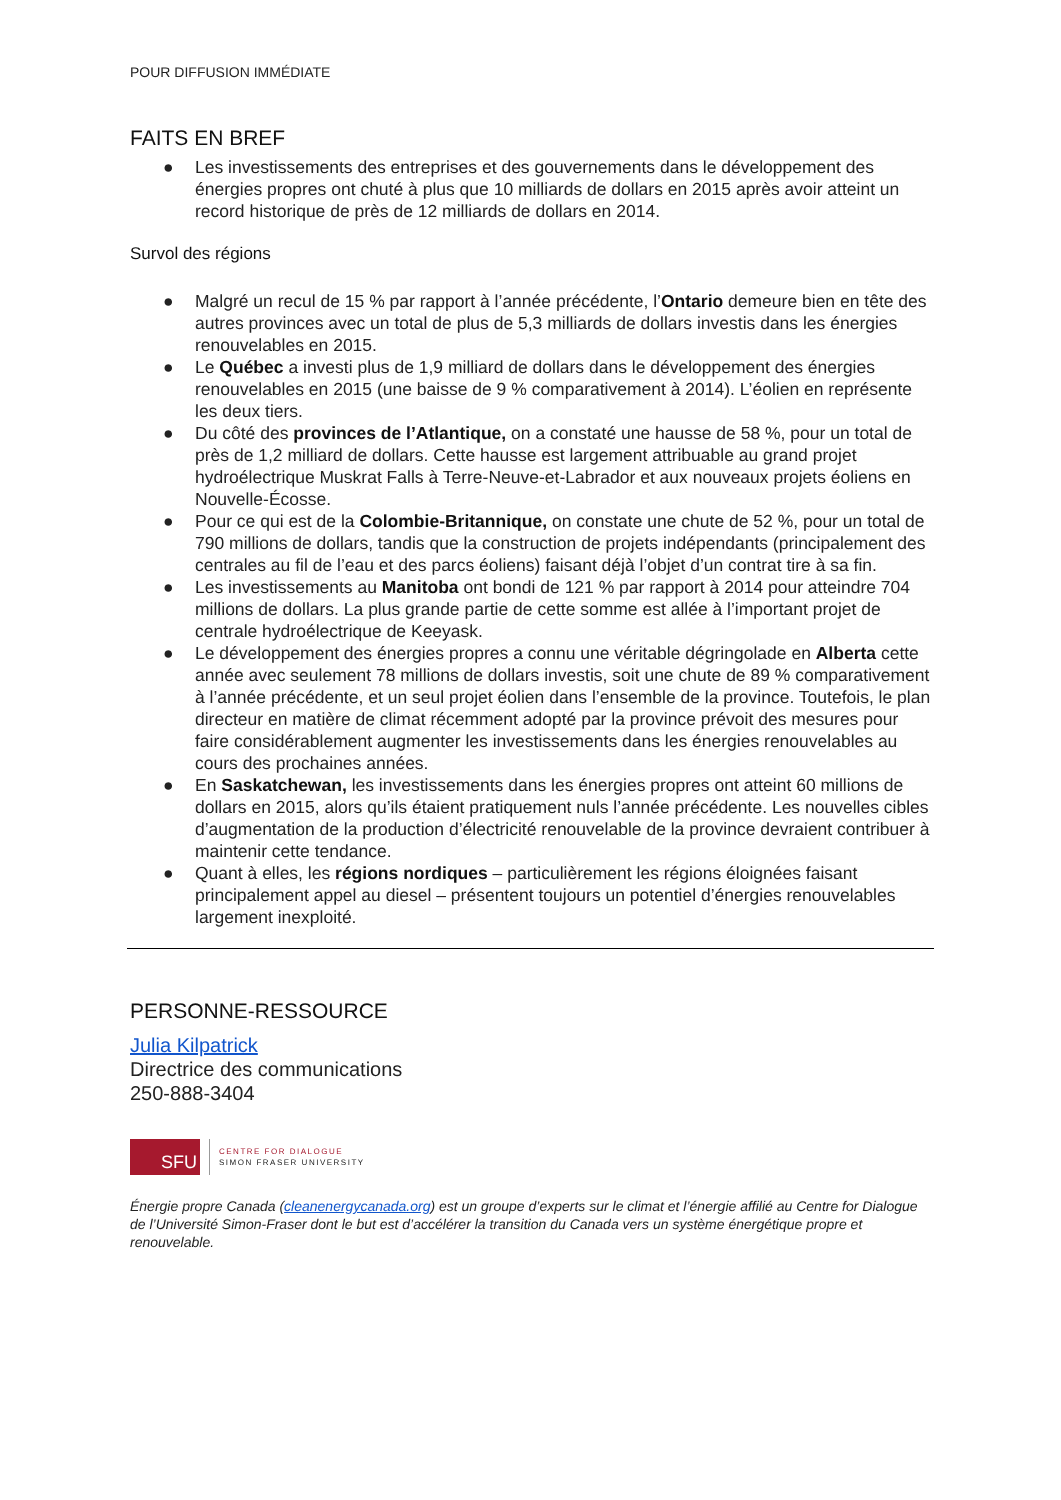POUR DIFFUSION IMMÉDIATE
FAITS EN BREF
● Les investissements des entreprises et des gouvernements dans le développement des énergies propres ont chuté à plus que 10 milliards de dollars en 2015 après avoir atteint un record historique de près de 12 milliards de dollars en 2014.
Survol des régions
● Malgré un recul de 15 % par rapport à l’année précédente, l’Ontario demeure bien en tête des autres provinces avec un total de plus de 5,3 milliards de dollars investis dans les énergies renouvelables en 2015.
● Le Québec a investi plus de 1,9 milliard de dollars dans le développement des énergies renouvelables en 2015 (une baisse de 9 % comparativement à 2014). L’éolien en représente les deux tiers.
● Du côté des provinces de l’Atlantique, on a constaté une hausse de 58 %, pour un total de près de 1,2 milliard de dollars. Cette hausse est largement attribuable au grand projet hydroélectrique Muskrat Falls à Terre-Neuve-et-Labrador et aux nouveaux projets éoliens en Nouvelle-Écosse.
● Pour ce qui est de la Colombie-Britannique, on constate une chute de 52 %, pour un total de 790 millions de dollars, tandis que la construction de projets indépendants (principalement des centrales au fil de l’eau et des parcs éoliens) faisant déjà l’objet d’un contrat tire à sa fin.
● Les investissements au Manitoba ont bondi de 121 % par rapport à 2014 pour atteindre 704 millions de dollars. La plus grande partie de cette somme est allée à l’important projet de centrale hydroélectrique de Keeyask.
● Le développement des énergies propres a connu une véritable dégringolade en Alberta cette année avec seulement 78 millions de dollars investis, soit une chute de 89 % comparativement à l’année précédente, et un seul projet éolien dans l’ensemble de la province. Toutefois, le plan directeur en matière de climat récemment adopté par la province prévoit des mesures pour faire considérablement augmenter les investissements dans les énergies renouvelables au cours des prochaines années.
● En Saskatchewan, les investissements dans les énergies propres ont atteint 60 millions de dollars en 2015, alors qu’ils étaient pratiquement nuls l’année précédente. Les nouvelles cibles d’augmentation de la production d’électricité renouvelable de la province devraient contribuer à maintenir cette tendance.
● Quant à elles, les régions nordiques – particulièrement les régions éloignées faisant principalement appel au diesel – présentent toujours un potentiel d’énergies renouvelables largement inexploité.
PERSONNE-RESSOURCE
Julia Kilpatrick
Directrice des communications
250-888-3404
SFU
CENTRE FOR DIALOGUE
SIMON FRASER UNIVERSITY
Énergie propre Canada (cleanenergycanada.org) est un groupe d’experts sur le climat et l’énergie affilié au Centre for Dialogue de l’Université Simon-Fraser dont le but est d’accélérer la transition du Canada vers un système énergétique propre et renouvelable.